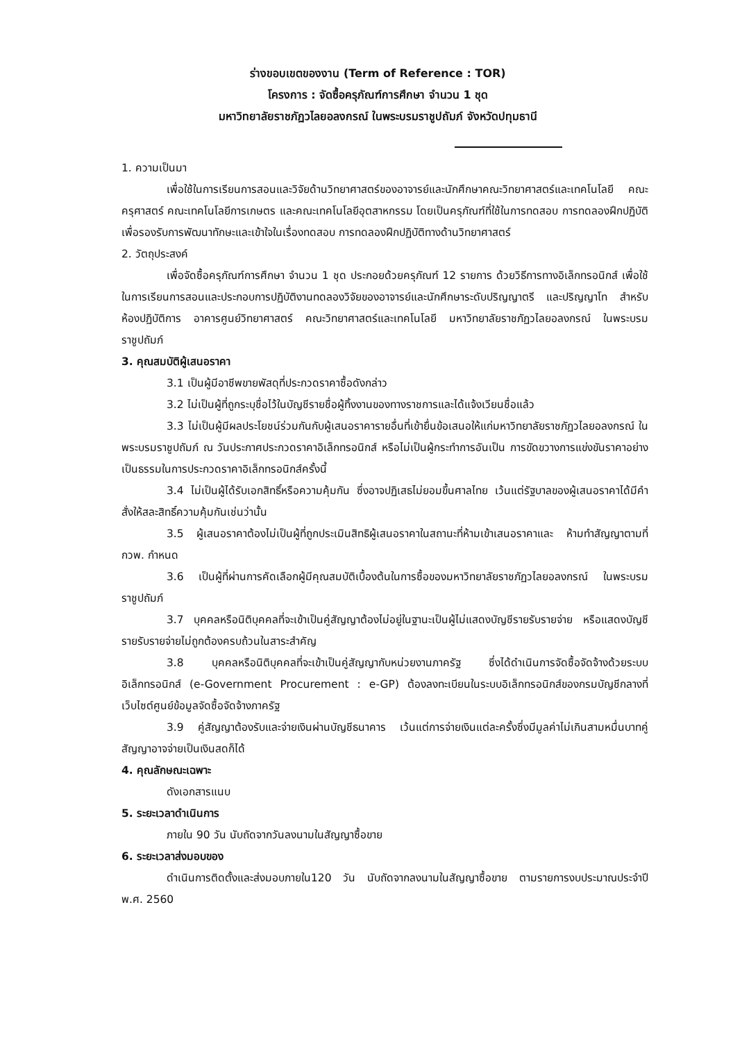ร่างขอบเขตของงาน (Term of Reference : TOR)
โครงการ : จัดซื้อครุภัณฑ์การศึกษา จำนวน 1 ชุด
มหาวิทยาลัยราชภัฏวไลยอลงกรณ์ ในพระบรมราชูปถัมภ์ จังหวัดปทุมธานี
1. ความเป็นมา
เพื่อใช้ในการเรียนการสอนและวิจัยด้านวิทยาศาสตร์ของอาจารย์และนักศึกษาคณะวิทยาศาสตร์และเทคโนโลยี คณะครุศาสตร์ คณะเทคโนโลยีการเกษตร และคณะเทคโนโลยีอุตสาหกรรม โดยเป็นครุภัณฑ์ที่ใช้ในการทดสอบ การทดลองฝึกปฏิบัติ เพื่อรองรับการพัฒนาทักษะและเข้าใจในเรื่องทดสอบ การทดลองฝึกปฏิบัติทางด้านวิทยาศาสตร์
2. วัตถุประสงค์
เพื่อจัดซื้อครุภัณฑ์การศึกษา จำนวน 1 ชุด ประกอยด้วยครุภัณฑ์ 12 รายการ ด้วยวิธีการทางอิเล็กทรอนิกส์ เพื่อใช้ในการเรียนการสอนและประกอบการปฏิบัติงานทดลองวิจัยของอาจารย์และนักศึกษาระดับปริญญาตรี และปริญญาโท สำหรับห้องปฏิบัติการ อาคารศูนย์วิทยาศาสตร์ คณะวิทยาศาสตร์และเทคโนโลยี มหาวิทยาลัยราชภัฏวไลยอลงกรณ์ ในพระบรมราชูปถัมภ์
3. คุณสมบัติผู้เสนอราคา
3.1 เป็นผู้มีอาชีพขายพัสดุที่ประกวดราคาซื้อดังกล่าว
3.2 ไม่เป็นผู้ที่ถูกระบุชื่อไว้ในบัญชีรายชื่อผู้ทิ้งงานของทางราชการและได้แจ้งเวียนชื่อแล้ว
3.3 ไม่เป็นผู้มีผลประโยชน์ร่วมกันกับผู้เสนอราคารายอื่นที่เข้ายื่นข้อเสนอให้แก่มหาวิทยาลัยราชภัฏวไลยอลงกรณ์ ในพระบรมราชูปถัมภ์ ณ วันประกาศประกวดราคาอิเล็กทรอนิกส์ หรือไม่เป็นผู้กระทำการอันเป็น การขัดขวางการแข่งขันราคาอย่างเป็นธรรมในการประกวดราคาอิเล็กทรอนิกส์ครั้งนี้
3.4 ไม่เป็นผู้ได้รับเอกสิทธิ์หรือความคุ้มกัน ซึ่งอาจปฏิเสธไม่ยอมขึ้นศาลไทย เว้นแต่รัฐบาลของผู้เสนอราคาได้มีคำสั่งให้สละสิทธิ์ความคุ้มกันเช่นว่านั้น
3.5 ผู้เสนอราคาต้องไม่เป็นผู้ที่ถูกประเมินสิทธิผู้เสนอราคาในสถานะที่ห้ามเข้าเสนอราคาและ ห้ามทำสัญญาตามที่ กวพ. กำหนด
3.6 เป็นผู้ที่ผ่านการคัดเลือกผู้มีคุณสมบัติเบื้องต้นในการซื้อของมหาวิทยาลัยราชภัฏวไลยอลงกรณ์ ในพระบรมราชูปถัมภ์
3.7 บุคคลหรือนิติบุคคลที่จะเข้าเป็นคู่สัญญาต้องไม่อยู่ในฐานะเป็นผู้ไม่แสดงบัญชีรายรับรายจ่าย หรือแสดงบัญชีรายรับรายจ่ายไม่ถูกต้องครบถ้วนในสาระสำคัญ
3.8 บุคคลหรือนิติบุคคลที่จะเข้าเป็นคู่สัญญากับหน่วยงานภาครัฐ ซึ่งได้ดำเนินการจัดซื้อจัดจ้างด้วยระบบอิเล็กทรอนิกส์ (e-Government Procurement : e-GP) ต้องลงทะเบียนในระบบอิเล็กทรอนิกส์ของกรมบัญชีกลางที่เว็บไซต์ศูนย์ข้อมูลจัดซื้อจัดจ้างภาครัฐ
3.9 คู่สัญญาต้องรับและจ่ายเงินผ่านบัญชีธนาคาร เว้นแต่การจ่ายเงินแต่ละครั้งซึ่งมีมูลค่าไม่เกินสามหมื่นบาทคู่สัญญาอาจจ่ายเป็นเงินสดก็ได้
4. คุณลักษณะเฉพาะ
ดังเอกสารแนบ
5. ระยะเวลาดำเนินการ
ภายใน 90 วัน นับถัดจากวันลงนามในสัญญาซื้อขาย
6. ระยะเวลาส่งมอบของ
ดำเนินการติดตั้งและส่งมอบภายใน120 วัน นับถัดจากลงนามในสัญญาซื้อขาย ตามรายการงบประมาณประจำปี พ.ศ. 2560